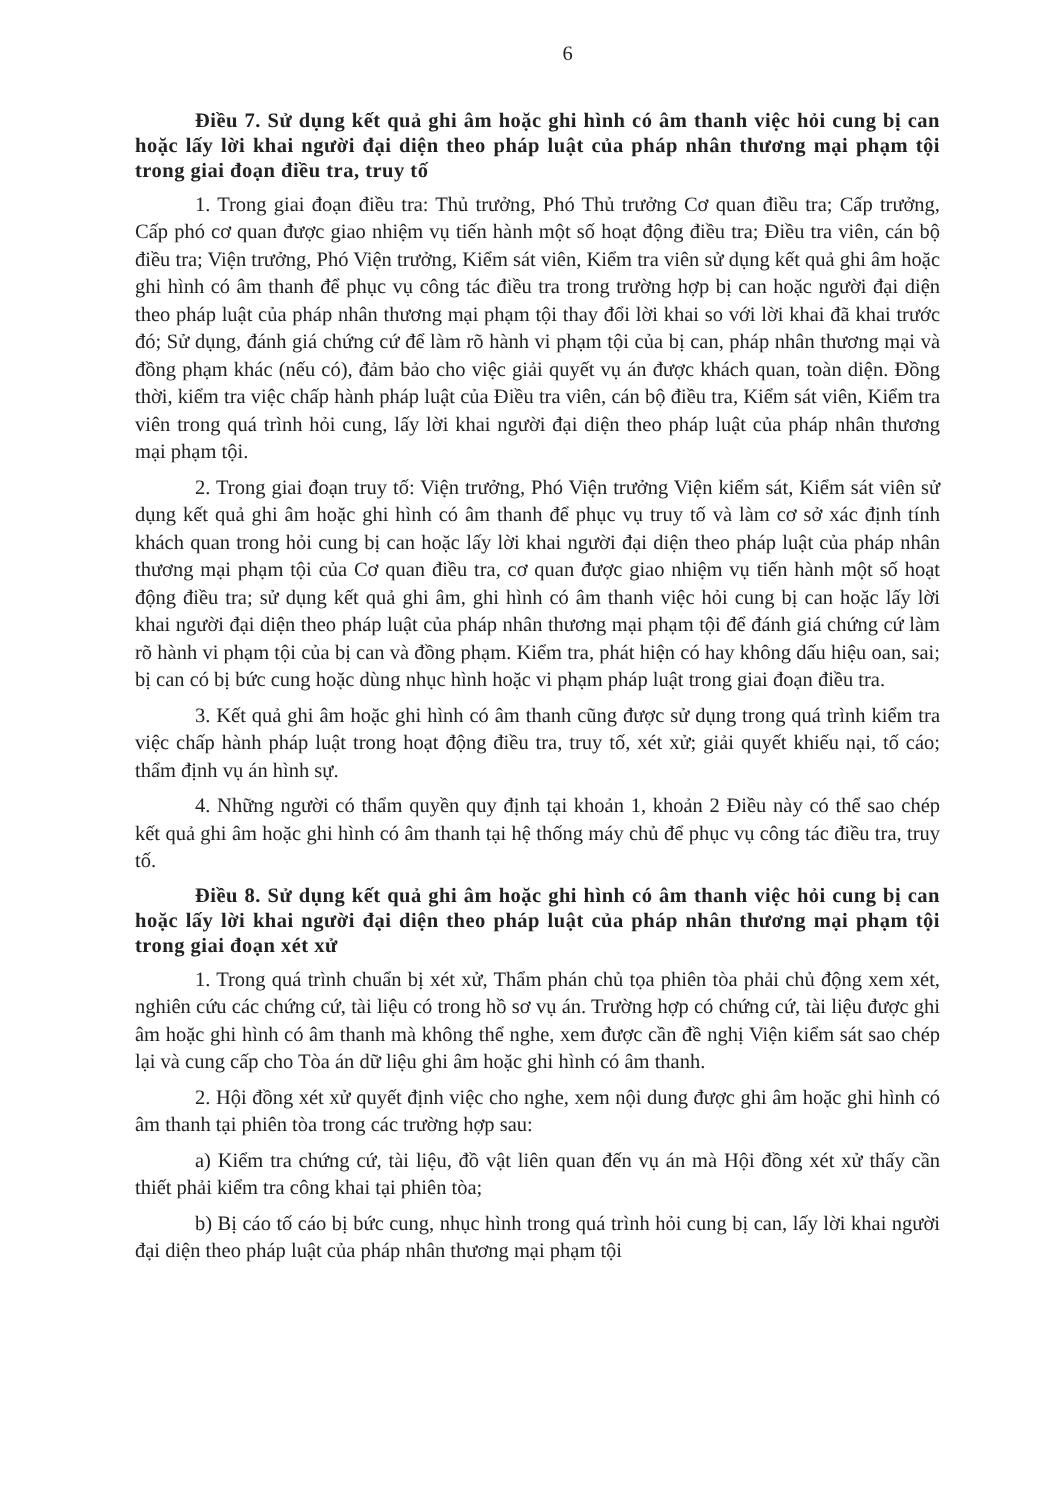6
Điều 7. Sử dụng kết quả ghi âm hoặc ghi hình có âm thanh việc hỏi cung bị can hoặc lấy lời khai người đại diện theo pháp luật của pháp nhân thương mại phạm tội trong giai đoạn điều tra, truy tố
1. Trong giai đoạn điều tra: Thủ trưởng, Phó Thủ trưởng Cơ quan điều tra; Cấp trưởng, Cấp phó cơ quan được giao nhiệm vụ tiến hành một số hoạt động điều tra; Điều tra viên, cán bộ điều tra; Viện trưởng, Phó Viện trưởng, Kiểm sát viên, Kiểm tra viên sử dụng kết quả ghi âm hoặc ghi hình có âm thanh để phục vụ công tác điều tra trong trường hợp bị can hoặc người đại diện theo pháp luật của pháp nhân thương mại phạm tội thay đổi lời khai so với lời khai đã khai trước đó; Sử dụng, đánh giá chứng cứ để làm rõ hành vi phạm tội của bị can, pháp nhân thương mại và đồng phạm khác (nếu có), đảm bảo cho việc giải quyết vụ án được khách quan, toàn diện. Đồng thời, kiểm tra việc chấp hành pháp luật của Điều tra viên, cán bộ điều tra, Kiểm sát viên, Kiểm tra viên trong quá trình hỏi cung, lấy lời khai người đại diện theo pháp luật của pháp nhân thương mại phạm tội.
2. Trong giai đoạn truy tố: Viện trưởng, Phó Viện trưởng Viện kiểm sát, Kiểm sát viên sử dụng kết quả ghi âm hoặc ghi hình có âm thanh để phục vụ truy tố và làm cơ sở xác định tính khách quan trong hỏi cung bị can hoặc lấy lời khai người đại diện theo pháp luật của pháp nhân thương mại phạm tội của Cơ quan điều tra, cơ quan được giao nhiệm vụ tiến hành một số hoạt động điều tra; sử dụng kết quả ghi âm, ghi hình có âm thanh việc hỏi cung bị can hoặc lấy lời khai người đại diện theo pháp luật của pháp nhân thương mại phạm tội để đánh giá chứng cứ làm rõ hành vi phạm tội của bị can và đồng phạm. Kiểm tra, phát hiện có hay không dấu hiệu oan, sai; bị can có bị bức cung hoặc dùng nhục hình hoặc vi phạm pháp luật trong giai đoạn điều tra.
3. Kết quả ghi âm hoặc ghi hình có âm thanh cũng được sử dụng trong quá trình kiểm tra việc chấp hành pháp luật trong hoạt động điều tra, truy tố, xét xử; giải quyết khiếu nại, tố cáo; thẩm định vụ án hình sự.
4. Những người có thẩm quyền quy định tại khoản 1, khoản 2 Điều này có thể sao chép kết quả ghi âm hoặc ghi hình có âm thanh tại hệ thống máy chủ để phục vụ công tác điều tra, truy tố.
Điều 8. Sử dụng kết quả ghi âm hoặc ghi hình có âm thanh việc hỏi cung bị can hoặc lấy lời khai người đại diện theo pháp luật của pháp nhân thương mại phạm tội trong giai đoạn xét xử
1. Trong quá trình chuẩn bị xét xử, Thẩm phán chủ tọa phiên tòa phải chủ động xem xét, nghiên cứu các chứng cứ, tài liệu có trong hồ sơ vụ án. Trường hợp có chứng cứ, tài liệu được ghi âm hoặc ghi hình có âm thanh mà không thể nghe, xem được cần đề nghị Viện kiểm sát sao chép lại và cung cấp cho Tòa án dữ liệu ghi âm hoặc ghi hình có âm thanh.
2. Hội đồng xét xử quyết định việc cho nghe, xem nội dung được ghi âm hoặc ghi hình có âm thanh tại phiên tòa trong các trường hợp sau:
a) Kiểm tra chứng cứ, tài liệu, đồ vật liên quan đến vụ án mà Hội đồng xét xử thấy cần thiết phải kiểm tra công khai tại phiên tòa;
b) Bị cáo tố cáo bị bức cung, nhục hình trong quá trình hỏi cung bị can, lấy lời khai người đại diện theo pháp luật của pháp nhân thương mại phạm tội